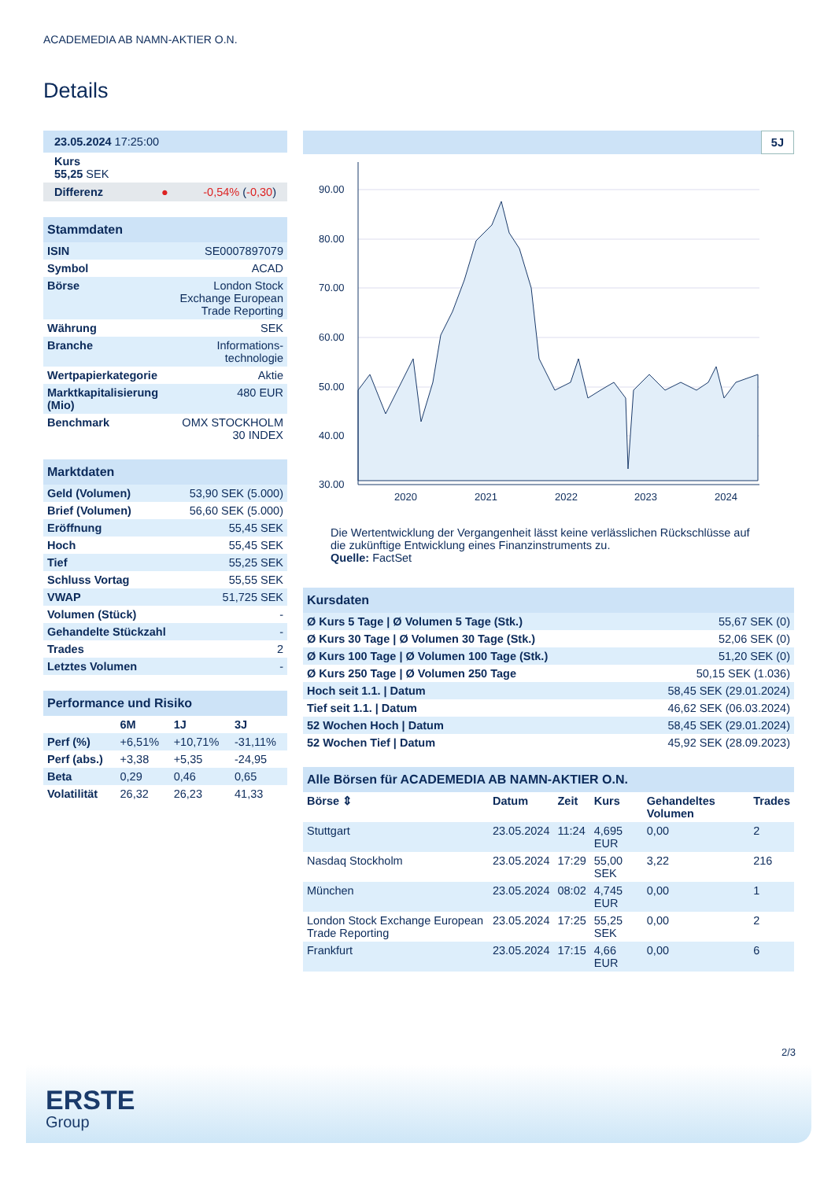ACADEMEDIA AB NAMN-AKTIER O.N.
Details
| 23.05.2024 17:25:00 |
| Kurs 55,25 SEK |
| Differenz ● -0,54% ( -0,30 ) |
Stammdaten
| ISIN | SE0007897079 |
| Symbol | ACAD |
| Börse | London Stock Exchange European Trade Reporting |
| Währung | SEK |
| Branche | Informations-technologie |
| Wertpapierkategorie | Aktie |
| Marktkapitalisierung (Mio) | 480 EUR |
| Benchmark | OMX STOCKHOLM 30 INDEX |
Marktdaten
| Geld (Volumen) | 53,90 SEK (5.000) |
| Brief (Volumen) | 56,60 SEK (5.000) |
| Eröffnung | 55,45 SEK |
| Hoch | 55,45 SEK |
| Tief | 55,25 SEK |
| Schluss Vortag | 55,55 SEK |
| VWAP | 51,725 SEK |
| Volumen (Stück) | - |
| Gehandelte Stückzahl | - |
| Trades | 2 |
| Letztes Volumen | - |
Performance und Risiko
| | 6M | 1J | 3J |
| --- | --- | --- | --- |
| Perf (%) | +6,51% | +10,71% | -31,11% |
| Perf (abs.) | +3,38 | +5,35 | -24,95 |
| Beta | 0,29 | 0,46 | 0,65 |
| Volatilität | 26,32 | 26,23 | 41,33 |
5J
90.00
80.00
70.00
60.00
50.00
40.00
30.00
2020
2021
2022
2023
2024
Die Wertentwicklung der Vergangenheit lässt keine verlässlichen Rückschlüsse auf die zukünftige Entwicklung eines Finanzinstruments zu.
Quelle: FactSet
Kursdaten
| Ø Kurs 5 Tage / Ø Volumen 5 Tage (Stk.) | 55,67 SEK (0) |
| Ø Kurs 30 Tage / Ø Volumen 30 Tage (Stk.) | 52,06 SEK (0) |
| Ø Kurs 100 Tage / Ø Volumen 100 Tage (Stk.) | 51,20 SEK (0) |
| Ø Kurs 250 Tage / Ø Volumen 250 Tage | 50,15 SEK (1.036) |
| Hoch seit 1.1. / Datum | 58,45 SEK (29.01.2024) |
| Tief seit 1.1. / Datum | 46,62 SEK (06.03.2024) |
| 52 Wochen Hoch / Datum | 58,45 SEK (29.01.2024) |
| 52 Wochen Tief / Datum | 45,92 SEK (28.09.2023) |
Alle Börsen für ACADEMEDIA AB NAMN-AKTIER O.N.
| Börse ⇕ | Datum | Zeit | Kurs | Gehandeltes Volumen | Trades |
| --- | --- | --- | --- | --- | --- |
| Stuttgart | 23.05.2024 | 11:24 | 4,695 EUR | 0,00 | 2 |
| Nasdaq Stockholm | 23.05.2024 | 17:29 | 55,00 SEK | 3,22 | 216 |
| München | 23.05.2024 | 08:02 | 4,745 EUR | 0,00 | 1 |
| London Stock Exchange European Trade Reporting | 23.05.2024 | 17:25 | 55,25 SEK | 0,00 | 2 |
| Frankfurt | 23.05.2024 | 17:15 | 4,66 EUR | 0,00 | 6 |
2/3
ERSTE
Group